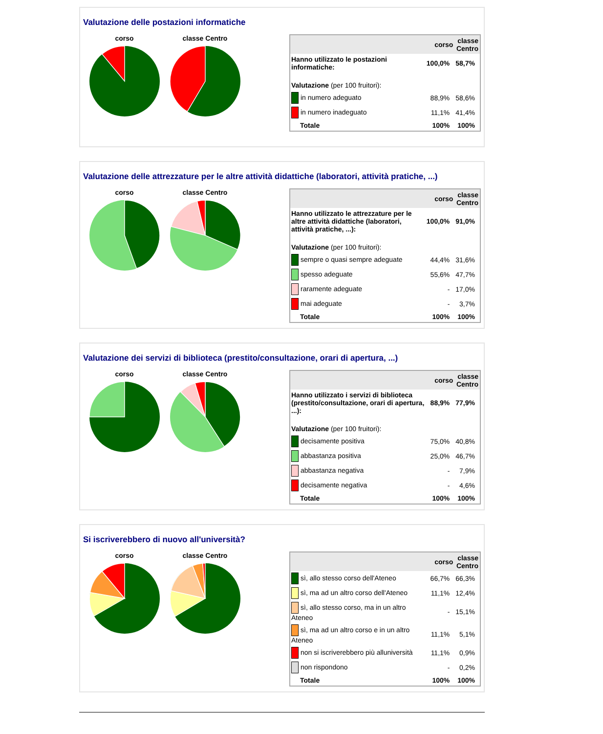Valutazione delle postazioni informatiche
corso
classe Centro
| | corso | classe Centro |
| --- | --- | --- |
| Hanno utilizzato le postazioni informatiche: | 100,0% | 58,7% |
| Valutazione (per 100 fruitori): | | |
| in numero adeguato | 88,9% | 58,6% |
| in numero inadeguato | 11,1% | 41,4% |
| Totale | 100% | 100% |
Valutazione delle attrezzature per le altre attività didattiche (laboratori, attività pratiche, ...)
corso
classe Centro
| | corso | classe Centro |
| --- | --- | --- |
| Hanno utilizzato le attrezzature per le altre attività didattiche (laboratori, attività pratiche, ...): | 100,0% | 91,0% |
| Valutazione (per 100 fruitori): | | |
| sempre o quasi sempre adeguate | 44,4% | 31,6% |
| spesso adeguate | 55,6% | 47,7% |
| raramente adeguate | - | 17,0% |
| mai adeguate | - | 3,7% |
| Totale | 100% | 100% |
Valutazione dei servizi di biblioteca (prestito/consultazione, orari di apertura, ...)
corso
classe Centro
| | corso | classe Centro |
| --- | --- | --- |
| Hanno utilizzato i servizi di biblioteca (prestito/consultazione, orari di apertura, ...): | 88,9% | 77,9% |
| Valutazione (per 100 fruitori): | | |
| decisamente positiva | 75,0% | 40,8% |
| abbastanza positiva | 25,0% | 46,7% |
| abbastanza negativa | - | 7,9% |
| decisamente negativa | - | 4,6% |
| Totale | 100% | 100% |
Si iscriverebbero di nuovo all'università?
corso
classe Centro
| | corso | classe Centro |
| --- | --- | --- |
| sì, allo stesso corso dell'Ateneo | 66,7% | 66,3% |
| sì, ma ad un altro corso dell'Ateneo | 11,1% | 12,4% |
| sì, allo stesso corso, ma in un altro Ateneo | - | 15,1% |
| sì, ma ad un altro corso e in un altro Ateneo | 11,1% | 5,1% |
| non si iscriverebbero più alluniversità | 11,1% | 0,9% |
| non rispondono | - | 0,2% |
| Totale | 100% | 100% |